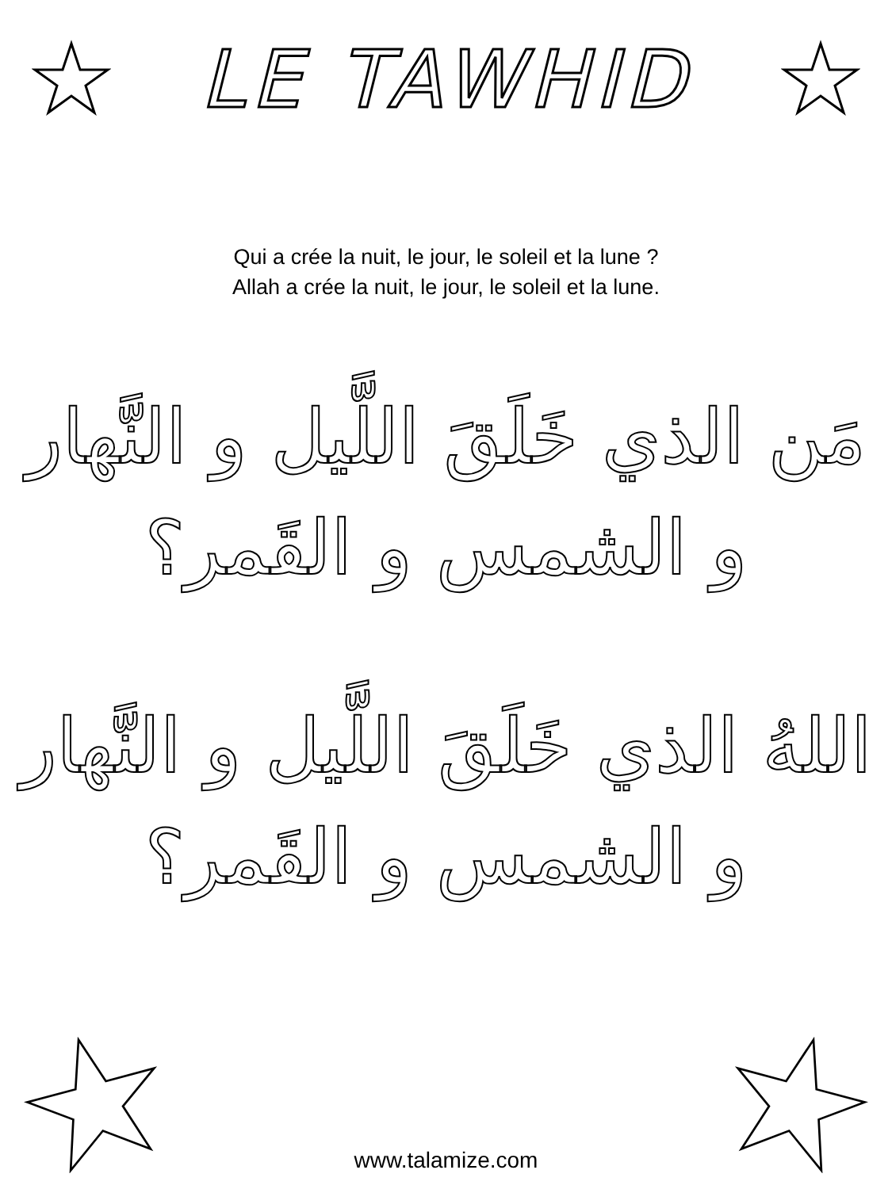LE TAWHID
Qui a crée la nuit, le jour, le soleil et la lune ?
Allah a crée la nuit, le jour, le soleil et la lune.
مَن الذي خَلَقَ اللَّيل و النَّهار
و الشمس و القَمر؟
اللهُ الذي خَلَقَ اللَّيل و النَّهار
و الشمس و القَمر؟
www.talamize.com